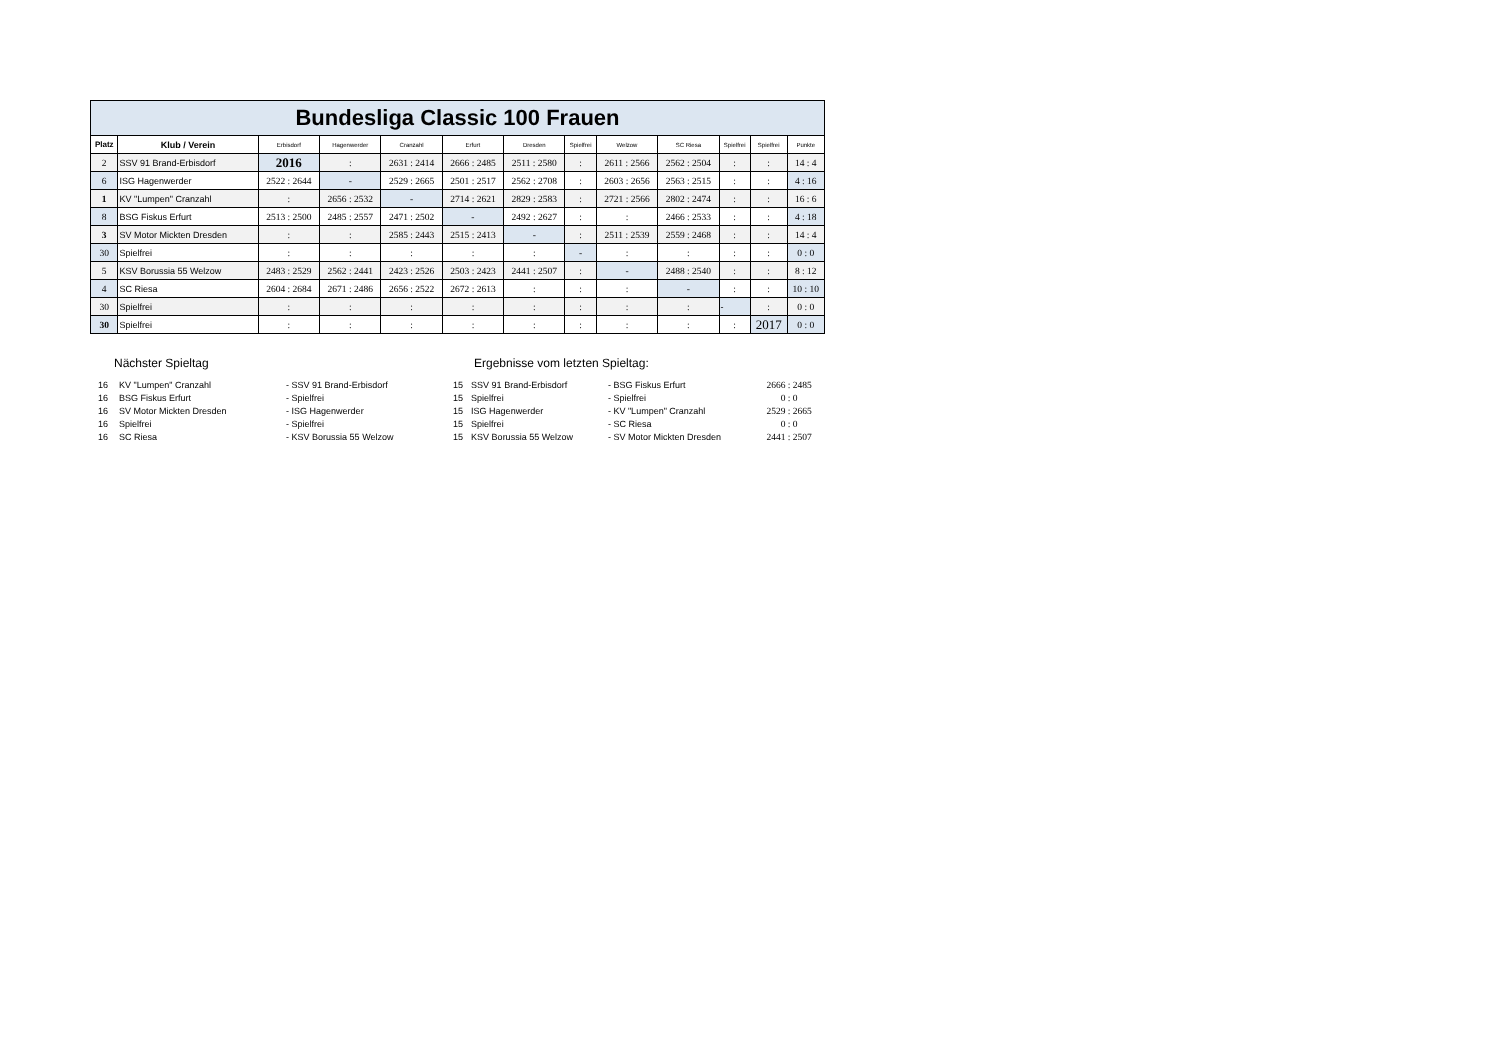| Bundesliga Classic 100 Frauen | | | | | | | | | | | | |
| Platz | Klub / Verein | Erbisdorf | Hagenwerder | Cranzahl | Erfurt | Dresden | Spielfrei | Welzow | SC Riesa | Spielfrei | Spielfrei | Punkte |
| 2 | SSV 91 Brand-Erbisdorf | 2016 | : | 2631 : 2414 | 2666 : 2485 | 2511 : 2580 | : | 2611 : 2566 | 2562 : 2504 | : | : | 14 : 4 |
| 6 | ISG Hagenwerder | 2522 : 2644 | - | 2529 : 2665 | 2501 : 2517 | 2562 : 2708 | : | 2603 : 2656 | 2563 : 2515 | : | : | 4 : 16 |
| 1 | KV "Lumpen" Cranzahl | : | 2656 : 2532 | - | 2714 : 2621 | 2829 : 2583 | : | 2721 : 2566 | 2802 : 2474 | : | : | 16 : 6 |
| 8 | BSG Fiskus Erfurt | 2513 : 2500 | 2485 : 2557 | 2471 : 2502 | - | 2492 : 2627 | : | : | 2466 : 2533 | : | : | 4 : 18 |
| 3 | SV Motor Mickten Dresden | : | : | 2585 : 2443 | 2515 : 2413 | - | : | 2511 : 2539 | 2559 : 2468 | : | : | 14 : 4 |
| 30 | Spielfrei | : | : | : | : | : | - | : | : | : | : | 0 : 0 |
| 5 | KSV Borussia 55 Welzow | 2483 : 2529 | 2562 : 2441 | 2423 : 2526 | 2503 : 2423 | 2441 : 2507 | : | - | 2488 : 2540 | : | : | 8 : 12 |
| 4 | SC Riesa | 2604 : 2684 | 2671 : 2486 | 2656 : 2522 | 2672 : 2613 | : | : | : | - | : | : | 10 : 10 |
| 30 | Spielfrei | : | : | : | : | : | : | : | : | - | : | 0 : 0 |
| 30 | Spielfrei | : | : | : | : | : | : | : | : | : | 2017 | 0 : 0 |
Nächster Spieltag Ergebnisse vom letzten Spieltag:
| 16 | KV "Lumpen" Cranzahl | - SSV 91 Brand-Erbisdorf |
| 16 | BSG Fiskus Erfurt | - Spielfrei |
| 16 | SV Motor Mickten Dresden | - ISG Hagenwerder |
| 16 | Spielfrei | - Spielfrei |
| 16 | SC Riesa | - KSV Borussia 55 Welzow |
| 15 | SSV 91 Brand-Erbisdorf | - BSG Fiskus Erfurt | 2666 : 2485 |
| 15 | Spielfrei | - Spielfrei | 0 : 0 |
| 15 | ISG Hagenwerder | - KV "Lumpen" Cranzahl | 2529 : 2665 |
| 15 | Spielfrei | - SC Riesa | 0 : 0 |
| 15 | KSV Borussia 55 Welzow | - SV Motor Mickten Dresden | 2441 : 2507 |